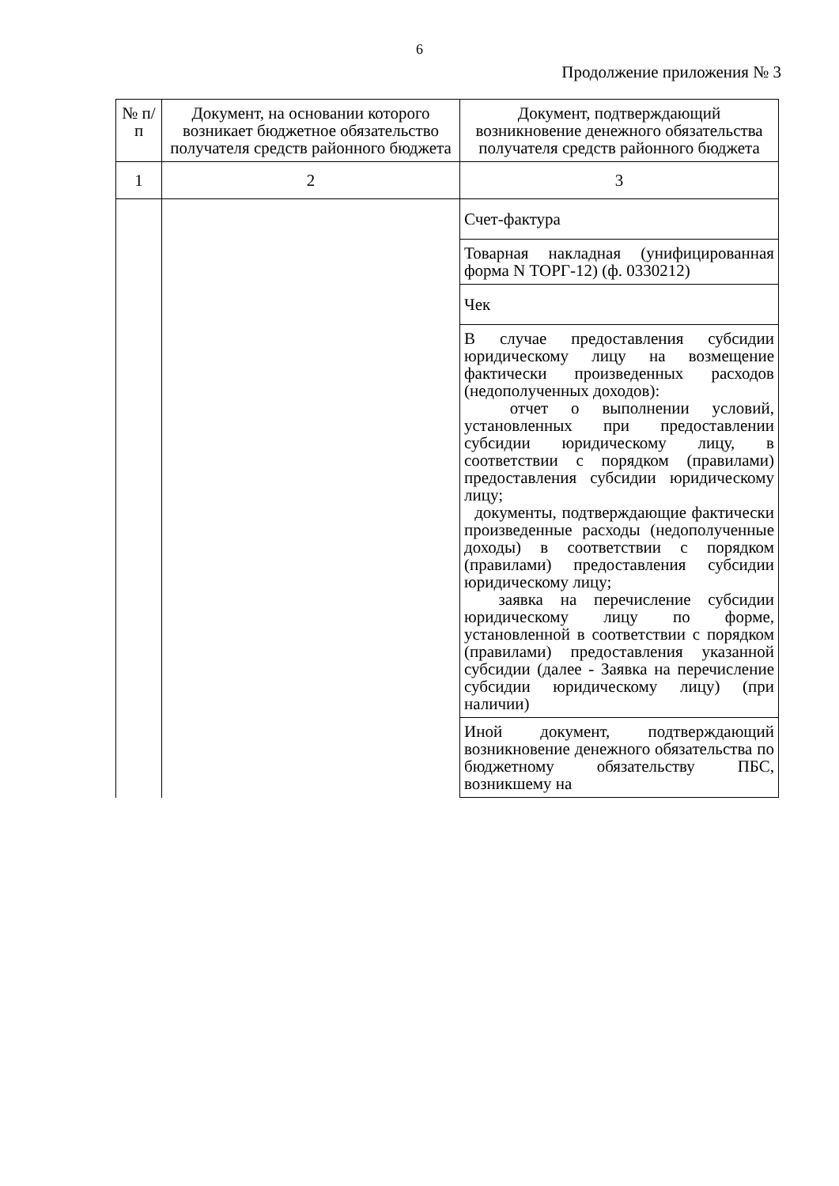6
Продолжение приложения № 3
| № п/п | Документ, на основании которого возникает бюджетное обязательство получателя средств районного бюджета | Документ, подтверждающий возникновение денежного обязательства получателя средств районного бюджета |
| --- | --- | --- |
| 1 | 2 | 3 |
| | | Счет-фактура |
| | | Товарная накладная (унифицированная форма N ТОРГ-12) (ф. 0330212) |
| | | Чек |
| | | В случае предоставления субсидии юридическому лицу на возмещение фактически произведенных расходов (недополученных доходов): отчет о выполнении условий, установленных при предоставлении субсидии юридическому лицу, в соответствии с порядком (правилами) предоставления субсидии юридическому лицу; документы, подтверждающие фактически произведенные расходы (недополученные доходы) в соответствии с порядком (правилами) предоставления субсидии юридическому лицу; заявка на перечисление субсидии юридическому лицу по форме, установленной в соответствии с порядком (правилами) предоставления указанной субсидии (далее - Заявка на перечисление субсидии юридическому лицу) (при наличии) |
| | | Иной документ, подтверждающий возникновение денежного обязательства по бюджетному обязательству ПБС, возникшему на |